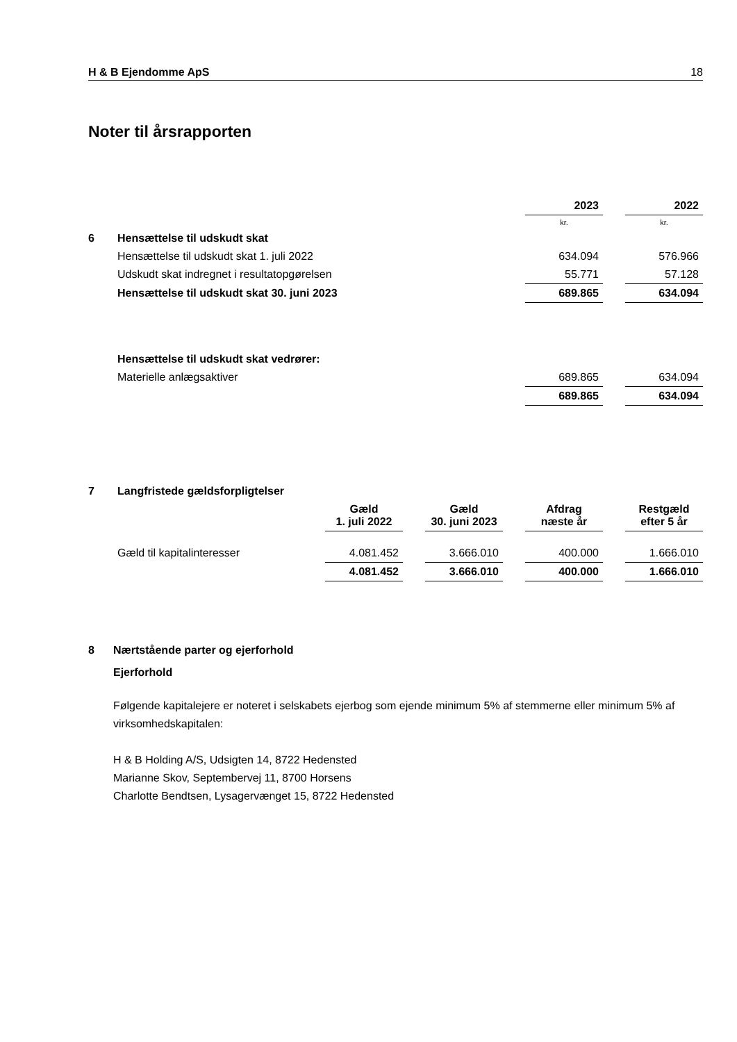H & B Ejendomme ApS 18
Noter til årsrapporten
| | | 2023 | | 2022 |
| | | kr. | | kr. |
| 6 | Hensættelse til udskudt skat | | | |
| | Hensættelse til udskudt skat 1. juli 2022 | 634.094 | | 576.966 |
| | Udskudt skat indregnet i resultatopgørelsen | 55.771 | | 57.128 |
| | Hensættelse til udskudt skat 30. juni 2023 | 689.865 | | 634.094 |
| | Hensættelse til udskudt skat vedrører: | | | |
| | Materielle anlægsaktiver | 689.865 | | 634.094 |
| | | 689.865 | | 634.094 |
| 7 | Langfristede gældsforpligtelser | | | | | | | |
| | | Gæld 1. juli 2022 | | Gæld 30. juni 2023 | | Afdrag næste år | | Restgæld efter 5 år |
| | Gæld til kapitalinteresser | 4.081.452 | | 3.666.010 | | 400.000 | | 1.666.010 |
| | | 4.081.452 | | 3.666.010 | | 400.000 | | 1.666.010 |
8 Nærtstående parter og ejerforhold
Ejerforhold
Følgende kapitalejere er noteret i selskabets ejerbog som ejende minimum 5% af stemmerne eller minimum 5% af virksomhedskapitalen:
H & B Holding A/S, Udsigten 14, 8722 Hedensted
Marianne Skov, Septembervej 11, 8700 Horsens
Charlotte Bendtsen, Lysagervænget 15, 8722 Hedensted